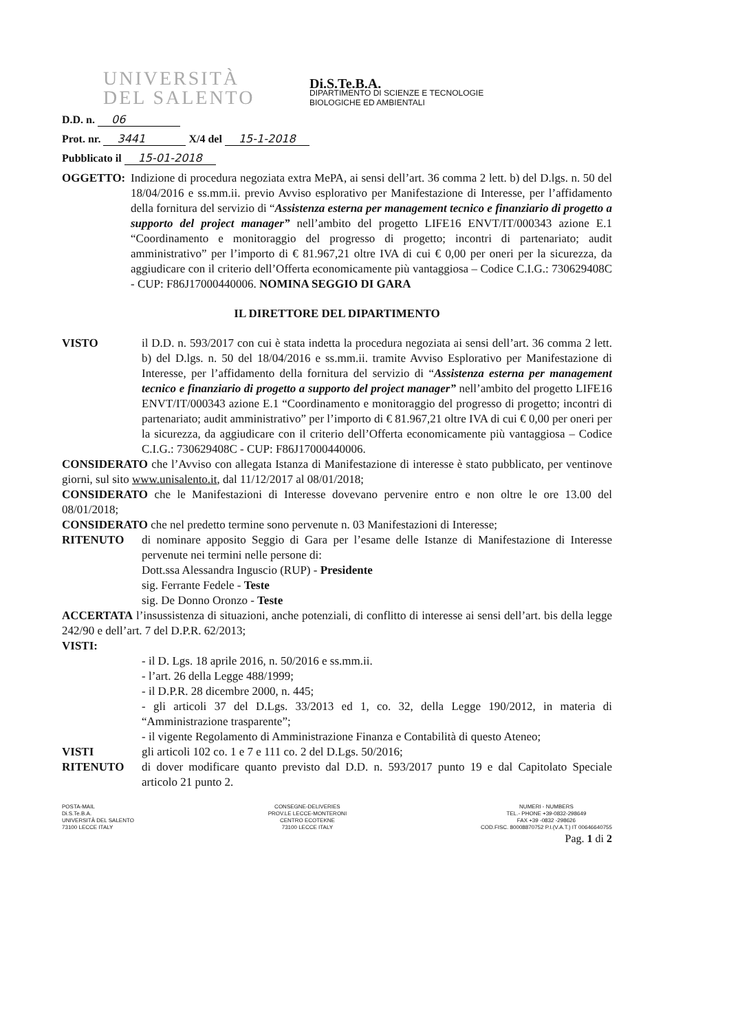UNIVERSITÀ
DEL SALENTO
Di.S.Te.B.A.
DIPARTIMENTO DI SCIENZE E TECNOLOGIE
BIOLOGICHE ED AMBIENTALI
D.D. n. 06
Prot. nr. 3441 X/4 del 15-1-2018
Pubblicato il 15-01-2018
OGGETTO:
Indizione di procedura negoziata extra MePA, ai sensi dell’art. 36 comma 2 lett. b) del D.lgs. n. 50 del 18/04/2016 e ss.mm.ii. previo Avviso esplorativo per Manifestazione di Interesse, per l’affidamento della fornitura del servizio di “Assistenza esterna per management tecnico e finanziario di progetto a supporto del project manager” nell’ambito del progetto LIFE16 ENVT/IT/000343 azione E.1 “Coordinamento e monitoraggio del progresso di progetto; incontri di partenariato; audit amministrativo” per l’importo di € 81.967,21 oltre IVA di cui € 0,00 per oneri per la sicurezza, da aggiudicare con il criterio dell’Offerta economicamente più vantaggiosa – Codice C.I.G.: 730629408C - CUP: F86J17000440006. NOMINA SEGGIO DI GARA
IL DIRETTORE DEL DIPARTIMENTO
VISTO
il D.D. n. 593/2017 con cui è stata indetta la procedura negoziata ai sensi dell’art. 36 comma 2 lett. b) del D.lgs. n. 50 del 18/04/2016 e ss.mm.ii. tramite Avviso Esplorativo per Manifestazione di Interesse, per l’affidamento della fornitura del servizio di “Assistenza esterna per management tecnico e finanziario di progetto a supporto del project manager” nell’ambito del progetto LIFE16 ENVT/IT/000343 azione E.1 “Coordinamento e monitoraggio del progresso di progetto; incontri di partenariato; audit amministrativo” per l’importo di € 81.967,21 oltre IVA di cui € 0,00 per oneri per la sicurezza, da aggiudicare con il criterio dell’Offerta economicamente più vantaggiosa – Codice C.I.G.: 730629408C - CUP: F86J17000440006.
CONSIDERATO che l’Avviso con allegata Istanza di Manifestazione di interesse è stato pubblicato, per ventinove giorni, sul sito www.unisalento.it, dal 11/12/2017 al 08/01/2018;
CONSIDERATO che le Manifestazioni di Interesse dovevano pervenire entro e non oltre le ore 13.00 del 08/01/2018;
CONSIDERATO che nel predetto termine sono pervenute n. 03 Manifestazioni di Interesse;
RITENUTO
di nominare apposito Seggio di Gara per l’esame delle Istanze di Manifestazione di Interesse pervenute nei termini nelle persone di:
Dott.ssa Alessandra Inguscio (RUP) - Presidente
sig. Ferrante Fedele - Teste
sig. De Donno Oronzo - Teste
ACCERTATA l’insussistenza di situazioni, anche potenziali, di conflitto di interesse ai sensi dell’art. bis della legge 242/90 e dell’art. 7 del D.P.R. 62/2013;
VISTI:
- il D. Lgs. 18 aprile 2016, n. 50/2016 e ss.mm.ii.
- l’art. 26 della Legge 488/1999;
- il D.P.R. 28 dicembre 2000, n. 445;
- gli articoli 37 del D.Lgs. 33/2013 ed 1, co. 32, della Legge 190/2012, in materia di “Amministrazione trasparente”;
- il vigente Regolamento di Amministrazione Finanza e Contabilità di questo Ateneo;
VISTI
gli articoli 102 co. 1 e 7 e 111 co. 2 del D.Lgs. 50/2016;
RITENUTO
di dover modificare quanto previsto dal D.D. n. 593/2017 punto 19 e dal Capitolato Speciale articolo 21 punto 2.
POSTA-MAIL
Di.S.Te.B.A.
UNIVERSITÀ DEL SALENTO
73100 LECCE ITALY
CONSEGNE-DELIVERIES
PROV.LE LECCE-MONTERONI
CENTRO ECOTEKNE
73100 LECCE ITALY
NUMERI - NUMBERS
TEL.- PHONE +39-0832-298649
FAX +39 -0832 -298626
COD.FISC. 80008870752 P.I.(V.A.T.) IT 00646640755
Pag. 1 di 2